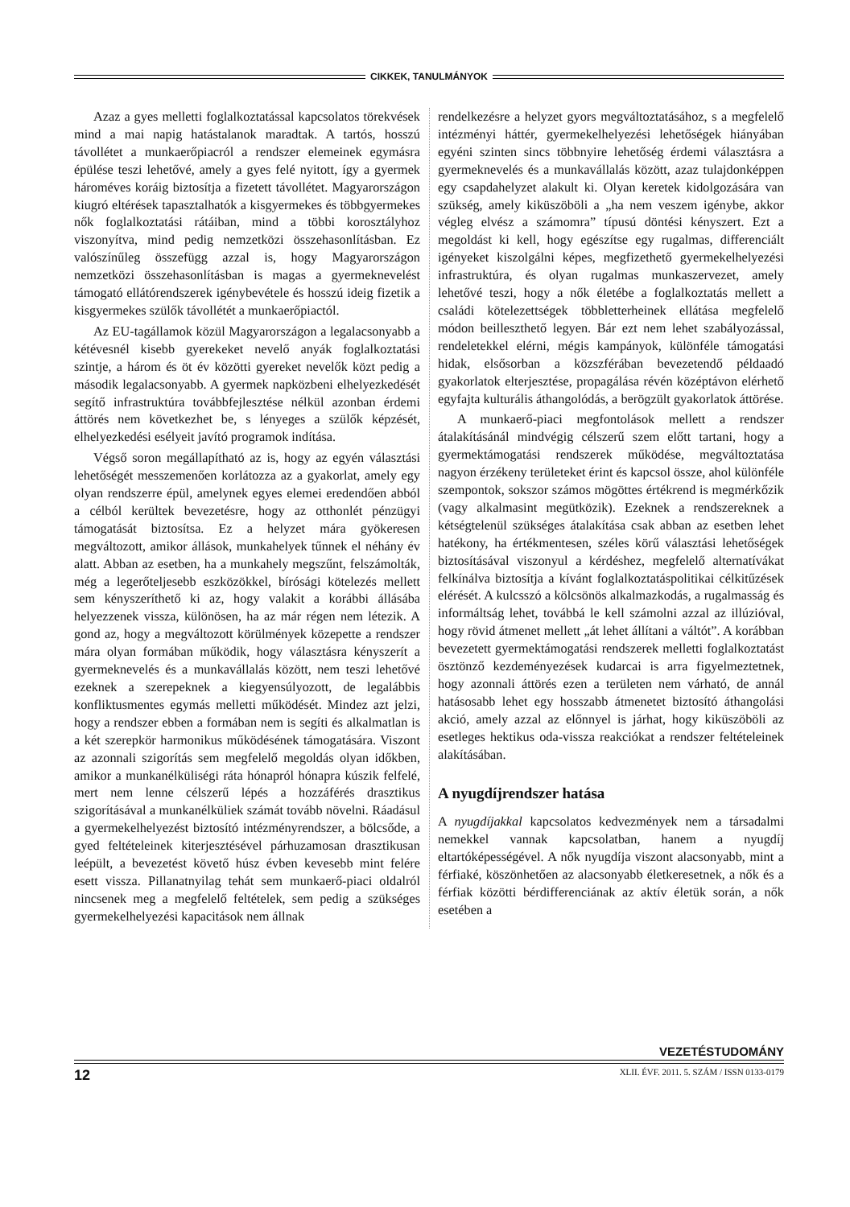CIKKEK, TANULMÁNYOK
Azaz a gyes melletti foglalkoztatással kapcsolatos törekvések mind a mai napig hatástalanok maradtak. A tartós, hosszú távollétet a munkaerőpiacról a rendszer elemeinek egymásra épülése teszi lehetővé, amely a gyes felé nyitott, így a gyermek hároméves koráig biztosítja a fizetett távollétet. Magyarországon kiugró eltérések tapasztalhatók a kisgyermekes és többgyermekes nők foglalkoztatási rátáiban, mind a többi korosztályhoz viszonyítva, mind pedig nemzetközi összehasonlításban. Ez valószínűleg összefügg azzal is, hogy Magyarországon nemzetközi összehasonlításban is magas a gyermeknevelést támogató ellátórendszerek igénybevétele és hosszú ideig fizetik a kisgyermekes szülők távollétét a munkaerőpiactól.
Az EU-tagállamok közül Magyarországon a legalacsonyabb a kétévesnél kisebb gyerekeket nevelő anyák foglalkoztatási szintje, a három és öt év közötti gyereket nevelők közt pedig a második legalacsonyabb. A gyermek napközbeni elhelyezkedését segítő infrastruktúra továbbfejlesztése nélkül azonban érdemi áttörés nem következhet be, s lényeges a szülők képzését, elhelyezkedési esélyeit javító programok indítása.
Végső soron megállapítható az is, hogy az egyén választási lehetőségét messzemenően korlátozza az a gyakorlat, amely egy olyan rendszerre épül, amelynek egyes elemei eredendően abból a célból kerültek bevezetésre, hogy az otthonlét pénzügyi támogatását biztosítsa. Ez a helyzet mára gyökeresen megváltozott, amikor állások, munkahelyek tűnnek el néhány év alatt. Abban az esetben, ha a munkahely megszűnt, felszámolták, még a legerőteljesebb eszközökkel, bírósági kötelezés mellett sem kényszeríthető ki az, hogy valakit a korábbi állásába helyezzenek vissza, különösen, ha az már régen nem létezik. A gond az, hogy a megváltozott körülmények közepette a rendszer mára olyan formában működik, hogy választásra kényszerít a gyermeknevelés és a munkavállalás között, nem teszi lehetővé ezeknek a szerepeknek a kiegyensúlyozott, de legalábbis konfliktusmentes egymás melletti működését. Mindez azt jelzi, hogy a rendszer ebben a formában nem is segíti és alkalmatlan is a két szerepkör harmonikus működésének támogatására. Viszont az azonnali szigorítás sem megfelelő megoldás olyan időkben, amikor a munkanélküliségi ráta hónapról hónapra kúszik felfelé, mert nem lenne célszerű lépés a hozzáférés drasztikus szigorításával a munkanélküliek számát tovább növelni. Ráadásul a gyermekelhelyezést biztosító intézményrendszer, a bölcsőde, a gyed feltételeinek kiterjesztésével párhuzamosan drasztikusan leépült, a bevezetést követő húsz évben kevesebb mint felére esett vissza. Pillanatnyilag tehát sem munkaerő-piaci oldalról nincsenek meg a megfelelő feltételek, sem pedig a szükséges gyermekelhelyezési kapacitások nem állnak
rendelkezésre a helyzet gyors megváltoztatásához, s a megfelelő intézményi háttér, gyermekelhelyezési lehetőségek hiányában egyéni szinten sincs többnyire lehetőség érdemi választásra a gyermeknevelés és a munkavállalás között, azaz tulajdonképpen egy csapdahelyzet alakult ki. Olyan keretek kidolgozására van szükség, amely kiküszöböli a „ha nem veszem igénybe, akkor végleg elvész a számomra” típusú döntési kényszert. Ezt a megoldást ki kell, hogy egészítse egy rugalmas, differenciált igényeket kiszolgálni képes, megfizethető gyermekelhelyezési infrastruktúra, és olyan rugalmas munkaszervezet, amely lehetővé teszi, hogy a nők életébe a foglalkoztatás mellett a családi kötelezettségek többletterheinek ellátása megfelelő módon beilleszthető legyen. Bár ezt nem lehet szabályozással, rendeletekkel elérni, mégis kampányok, különféle támogatási hidak, elsősorban a közszférában bevezetendő példaadó gyakorlatok elterjesztése, propagálása révén középtávon elérhető egyfajta kulturális áthangolódás, a berögzült gyakorlatok áttörése.
A munkaerő-piaci megfontolások mellett a rendszer átalakításánál mindvégig célszerű szem előtt tartani, hogy a gyermektámogatási rendszerek működése, megváltoztatása nagyon érzékeny területeket érint és kapcsol össze, ahol különféle szempontok, sokszor számos mögöttes értékrend is megmérkőzik (vagy alkalmasint megütközik). Ezeknek a rendszereknek a kétségtelenül szükséges átalakítása csak abban az esetben lehet hatékony, ha értékmentesen, széles körű választási lehetőségek biztosításával viszonyul a kérdéshez, megfelelő alternatívákat felkínálva biztosítja a kívánt foglalkoztatáspolitikai célkitűzések elérését. A kulcsszó a kölcsönös alkalmazkodás, a rugalmasság és informáltság lehet, továbbá le kell számolni azzal az illúzióval, hogy rövid átmenet mellett „át lehet állítani a váltót”. A korábban bevezetett gyermektámogatási rendszerek melletti foglalkoztatást ösztönző kezdeményezések kudarcai is arra figyelmeztetnek, hogy azonnali áttörés ezen a területen nem várható, de annál hatásosabb lehet egy hosszabb átmenetet biztosító áthangolási akció, amely azzal az előnnyel is járhat, hogy kiküszöböli az esetleges hektikus oda-vissza reakciókat a rendszer feltételeinek alakításában.
A nyugdíjrendszer hatása
A nyugdíjakkal kapcsolatos kedvezmények nem a társadalmi nemekkel vannak kapcsolatban, hanem a nyugdíj eltartóképességével. A nők nyugdíja viszont alacsonyabb, mint a férfiaké, köszönhetően az alacsonyabb életkeresetnek, a nők és a férfiak közötti bérdifferenciának az aktív életük során, a nők esetében a
VEZETÉSTUDOMÁNY
12 XLII. ÉVF. 2011. 5. SZÁM / ISSN 0133-0179